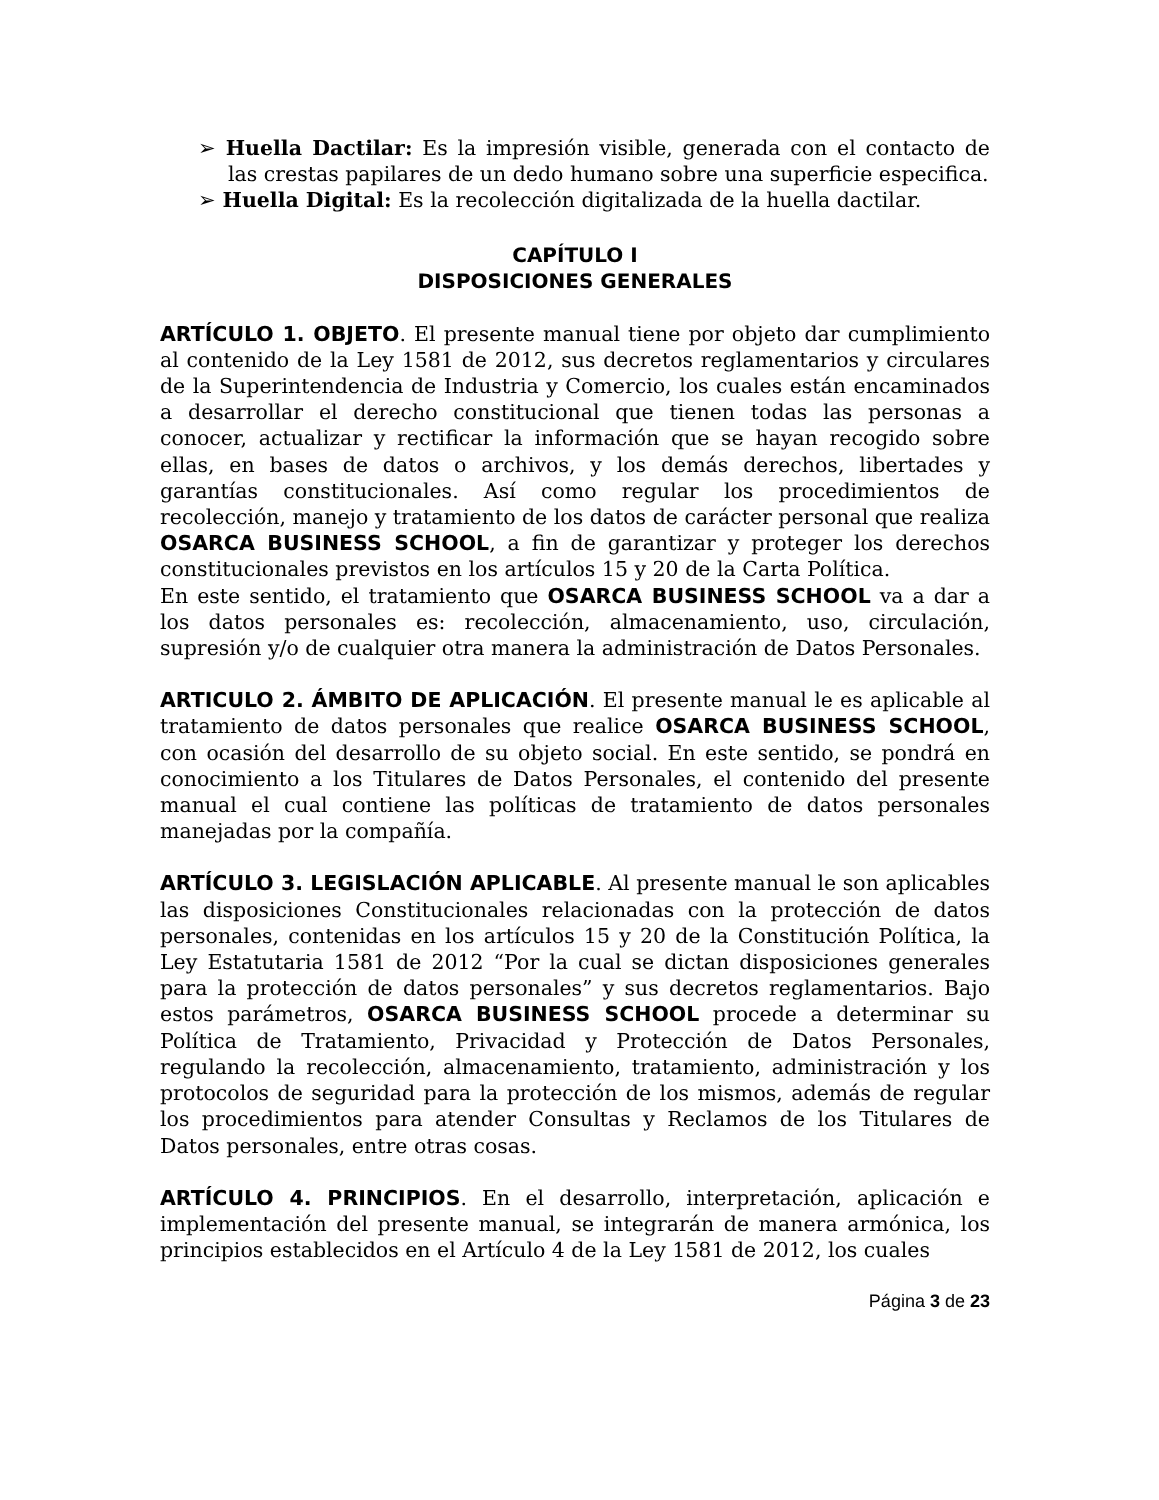➢ Huella Dactilar: Es la impresión visible, generada con el contacto de las crestas papilares de un dedo humano sobre una superficie especifica.
➢ Huella Digital: Es la recolección digitalizada de la huella dactilar.
CAPÍTULO I
DISPOSICIONES GENERALES
ARTÍCULO 1. OBJETO. El presente manual tiene por objeto dar cumplimiento al contenido de la Ley 1581 de 2012, sus decretos reglamentarios y circulares de la Superintendencia de Industria y Comercio, los cuales están encaminados a desarrollar el derecho constitucional que tienen todas las personas a conocer, actualizar y rectificar la información que se hayan recogido sobre ellas, en bases de datos o archivos, y los demás derechos, libertades y garantías constitucionales. Así como regular los procedimientos de recolección, manejo y tratamiento de los datos de carácter personal que realiza OSARCA BUSINESS SCHOOL, a fin de garantizar y proteger los derechos constitucionales previstos en los artículos 15 y 20 de la Carta Política.
En este sentido, el tratamiento que OSARCA BUSINESS SCHOOL va a dar a los datos personales es: recolección, almacenamiento, uso, circulación, supresión y/o de cualquier otra manera la administración de Datos Personales.
ARTICULO 2. ÁMBITO DE APLICACIÓN. El presente manual le es aplicable al tratamiento de datos personales que realice OSARCA BUSINESS SCHOOL, con ocasión del desarrollo de su objeto social. En este sentido, se pondrá en conocimiento a los Titulares de Datos Personales, el contenido del presente manual el cual contiene las políticas de tratamiento de datos personales manejadas por la compañía.
ARTÍCULO 3. LEGISLACIÓN APLICABLE. Al presente manual le son aplicables las disposiciones Constitucionales relacionadas con la protección de datos personales, contenidas en los artículos 15 y 20 de la Constitución Política, la Ley Estatutaria 1581 de 2012 “Por la cual se dictan disposiciones generales para la protección de datos personales” y sus decretos reglamentarios. Bajo estos parámetros, OSARCA BUSINESS SCHOOL procede a determinar su Política de Tratamiento, Privacidad y Protección de Datos Personales, regulando la recolección, almacenamiento, tratamiento, administración y los protocolos de seguridad para la protección de los mismos, además de regular los procedimientos para atender Consultas y Reclamos de los Titulares de Datos personales, entre otras cosas.
ARTÍCULO 4. PRINCIPIOS. En el desarrollo, interpretación, aplicación e implementación del presente manual, se integrarán de manera armónica, los principios establecidos en el Artículo 4 de la Ley 1581 de 2012, los cuales
Página 3 de 23